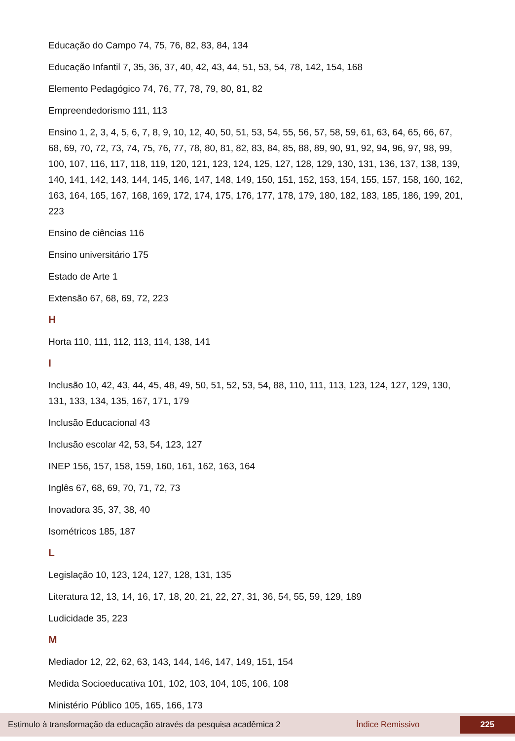Educação do Campo 74, 75, 76, 82, 83, 84, 134
Educação Infantil 7, 35, 36, 37, 40, 42, 43, 44, 51, 53, 54, 78, 142, 154, 168
Elemento Pedagógico 74, 76, 77, 78, 79, 80, 81, 82
Empreendedorismo 111, 113
Ensino 1, 2, 3, 4, 5, 6, 7, 8, 9, 10, 12, 40, 50, 51, 53, 54, 55, 56, 57, 58, 59, 61, 63, 64, 65, 66, 67, 68, 69, 70, 72, 73, 74, 75, 76, 77, 78, 80, 81, 82, 83, 84, 85, 88, 89, 90, 91, 92, 94, 96, 97, 98, 99, 100, 107, 116, 117, 118, 119, 120, 121, 123, 124, 125, 127, 128, 129, 130, 131, 136, 137, 138, 139, 140, 141, 142, 143, 144, 145, 146, 147, 148, 149, 150, 151, 152, 153, 154, 155, 157, 158, 160, 162, 163, 164, 165, 167, 168, 169, 172, 174, 175, 176, 177, 178, 179, 180, 182, 183, 185, 186, 199, 201, 223
Ensino de ciências 116
Ensino universitário 175
Estado de Arte 1
Extensão 67, 68, 69, 72, 223
H
Horta 110, 111, 112, 113, 114, 138, 141
I
Inclusão 10, 42, 43, 44, 45, 48, 49, 50, 51, 52, 53, 54, 88, 110, 111, 113, 123, 124, 127, 129, 130, 131, 133, 134, 135, 167, 171, 179
Inclusão Educacional 43
Inclusão escolar 42, 53, 54, 123, 127
INEP 156, 157, 158, 159, 160, 161, 162, 163, 164
Inglês 67, 68, 69, 70, 71, 72, 73
Inovadora 35, 37, 38, 40
Isométricos 185, 187
L
Legislação 10, 123, 124, 127, 128, 131, 135
Literatura 12, 13, 14, 16, 17, 18, 20, 21, 22, 27, 31, 36, 54, 55, 59, 129, 189
Ludicidade 35, 223
M
Mediador 12, 22, 62, 63, 143, 144, 146, 147, 149, 151, 154
Medida Socioeducativa 101, 102, 103, 104, 105, 106, 108
Ministério Público 105, 165, 166, 173
Estimulo à transformação da educação através da pesquisa acadêmica 2 Índice Remissivo 225